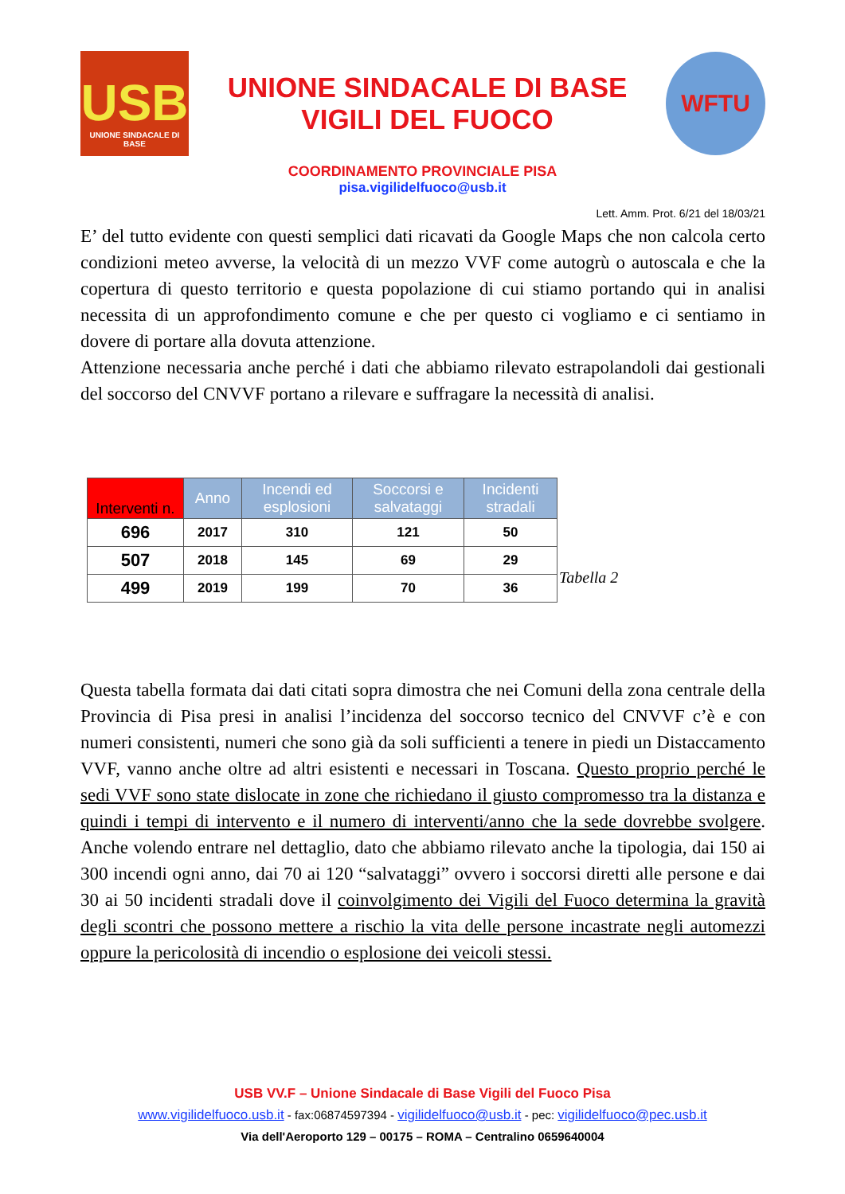USB
UNIONE SINDACALE DI BASE
UNIONE SINDACALE DI BASE
VIGILI DEL FUOCO
WFTU
COORDINAMENTO PROVINCIALE PISA
pisa.vigilidelfuoco@usb.it
Lett. Amm. Prot. 6/21 del 18/03/21
E’ del tutto evidente con questi semplici dati ricavati da Google Maps che non calcola certo condizioni meteo avverse, la velocità di un mezzo VVF come autogrù o autoscala e che la copertura di questo territorio e questa popolazione di cui stiamo portando qui in analisi necessita di un approfondimento comune e che per questo ci vogliamo e ci sentiamo in dovere di portare alla dovuta attenzione.
Attenzione necessaria anche perché i dati che abbiamo rilevato estrapolandoli dai gestionali del soccorso del CNVVF portano a rilevare e suffragare la necessità di analisi.
| Interventi n. | Anno | Incendi ed esplosioni | Soccorsi e salvataggi | Incidenti stradali |
| --- | --- | --- | --- | --- |
| 696 | 2017 | 310 | 121 | 50 |
| 507 | 2018 | 145 | 69 | 29 |
| 499 | 2019 | 199 | 70 | 36 |
Tabella 2
Questa tabella formata dai dati citati sopra dimostra che nei Comuni della zona centrale della Provincia di Pisa presi in analisi l’incidenza del soccorso tecnico del CNVVF c’è e con numeri consistenti, numeri che sono già da soli sufficienti a tenere in piedi un Distaccamento VVF, vanno anche oltre ad altri esistenti e necessari in Toscana. Questo proprio perché le sedi VVF sono state dislocate in zone che richiedano il giusto compromesso tra la distanza e quindi i tempi di intervento e il numero di interventi/anno che la sede dovrebbe svolgere. Anche volendo entrare nel dettaglio, dato che abbiamo rilevato anche la tipologia, dai 150 ai 300 incendi ogni anno, dai 70 ai 120 “salvataggi” ovvero i soccorsi diretti alle persone e dai 30 ai 50 incidenti stradali dove il coinvolgimento dei Vigili del Fuoco determina la gravità degli scontri che possono mettere a rischio la vita delle persone incastrate negli automezzi oppure la pericolosità di incendio o esplosione dei veicoli stessi.
USB VV.F – Unione Sindacale di Base Vigili del Fuoco Pisa
www.vigilidelfuoco.usb.it - fax:06874597394 - vigilidelfuoco@usb.it - pec: vigilidelfuoco@pec.usb.it
Via dell'Aeroporto 129 – 00175 – ROMA – Centralino 0659640004